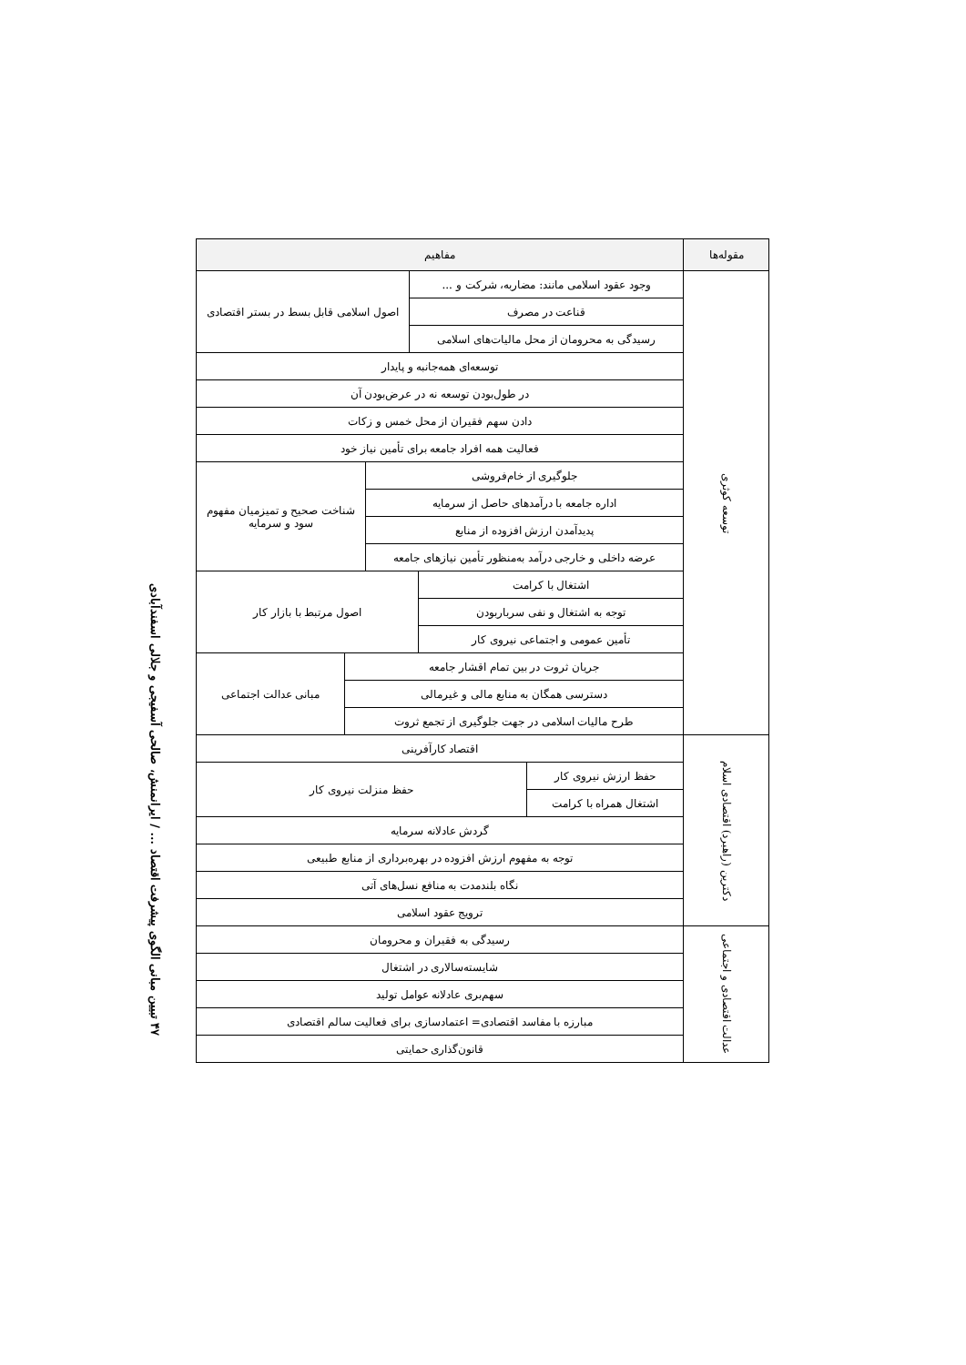۴۷ تبیین مبانی الگوی پیشرفت اقتصاد ... / ایرانمنش، صالحی آسفیجی و جلالی اسفندآبادی
| مقوله‌ها | مفاهیم | | | | | |
| --- | --- | --- | --- | --- | --- | --- |
| توسعه کوثری | وجود عقود اسلامی مانند: مضاربه، شرکت و ... | | | اصول اسلامی قابل بسط در بستر اقتصادی | | |
| | قناعت در مصرف | | | | | |
| | رسیدگی به محرومان از محل مالیات‌های اسلامی | | | | | |
| | توسعه‌ای همه‌جانبه و پایدار | | | | | |
| | در طول‌بودن توسعه نه در عرض‌بودن آن | | | | | |
| | دادن سهم فقیران از محل خمس و زکات | | | | | |
| | فعالیت همه افراد جامعه برای تأمین نیاز خود | | | | | |
| | جلوگیری از خام‌فروشی | | | | شناخت صحیح و تمیزمیان مفهوم سود و سرمایه | |
| | اداره جامعه با درآمدهای حاصل از سرمایه | | | | | |
| | پدیدآمدن ارزش افزوده از منابع | | | | | |
| | عرضه داخلی و خارجی درآمد به‌منظور تأمین نیازهای جامعه | | | | | |
| | اشتغال با کرامت | | اصول مرتبط با بازار کار | | | |
| | توجه به اشتغال و نفی سرباربودن | | | | | |
| | تأمین عمومی و اجتماعی نیروی کار | | | | | |
| | جریان ثروت در بین تمام اقشار جامعه | | | | | مبانی عدالت اجتماعی |
| | دسترسی همگان به منابع مالی و غیرمالی | | | | | |
| | طرح مالیات اسلامی در جهت جلوگیری از تجمع ثروت | | | | | |
| دکترین (راهبرد) اقتصادی اسلام | اقتصاد کارآفرینی | | | | | |
| | حفظ ارزش نیروی کار | حفظ منزلت نیروی کار | | | | |
| | اشتغال همراه با کرامت | | | | | |
| | گردش عادلانه سرمایه | | | | | |
| | توجه به مفهوم ارزش افزوده در بهره‌برداری از منابع طبیعی | | | | | |
| | نگاه بلندمدت به منافع نسل‌های آتی | | | | | |
| | ترویج عقود اسلامی | | | | | |
| عدالت اقتصادی و اجتماعی | رسیدگی به فقیران و محرومان | | | | | |
| | شایسته‌سالاری در اشتغال | | | | | |
| | سهم‌بری عادلانه عوامل تولید | | | | | |
| | مبارزه با مفاسد اقتصادی= اعتمادسازی برای فعالیت سالم اقتصادی | | | | | |
| | قانون‌گذاری حمایتی | | | | | |